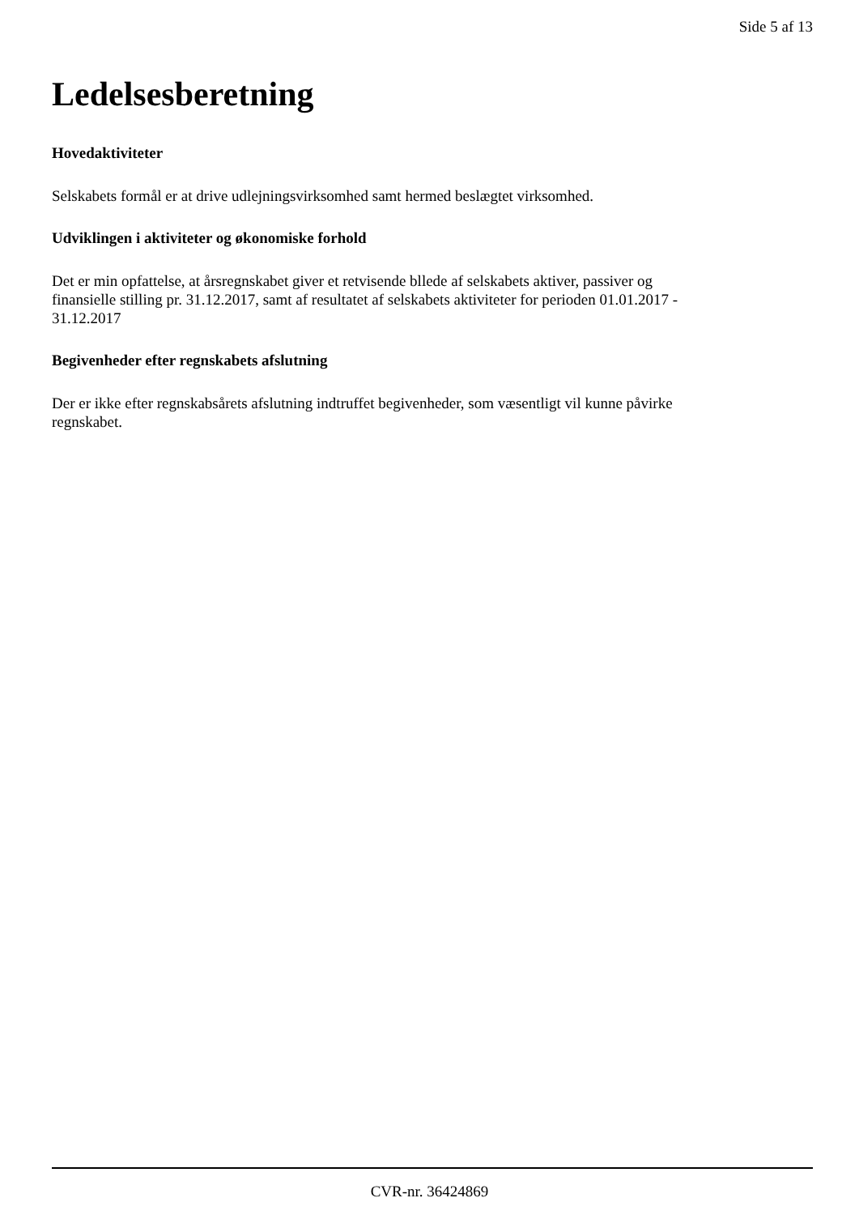Side 5 af 13
Ledelsesberetning
Hovedaktiviteter
Selskabets formål er at drive udlejningsvirksomhed samt hermed beslægtet virksomhed.
Udviklingen i aktiviteter og økonomiske forhold
Det er min opfattelse, at årsregnskabet giver et retvisende bllede af selskabets aktiver, passiver og finansielle stilling pr. 31.12.2017, samt af resultatet af selskabets aktiviteter for perioden 01.01.2017 - 31.12.2017
Begivenheder efter regnskabets afslutning
Der er ikke efter regnskabsårets afslutning indtruffet begivenheder, som væsentligt vil kunne påvirke regnskabet.
CVR-nr. 36424869